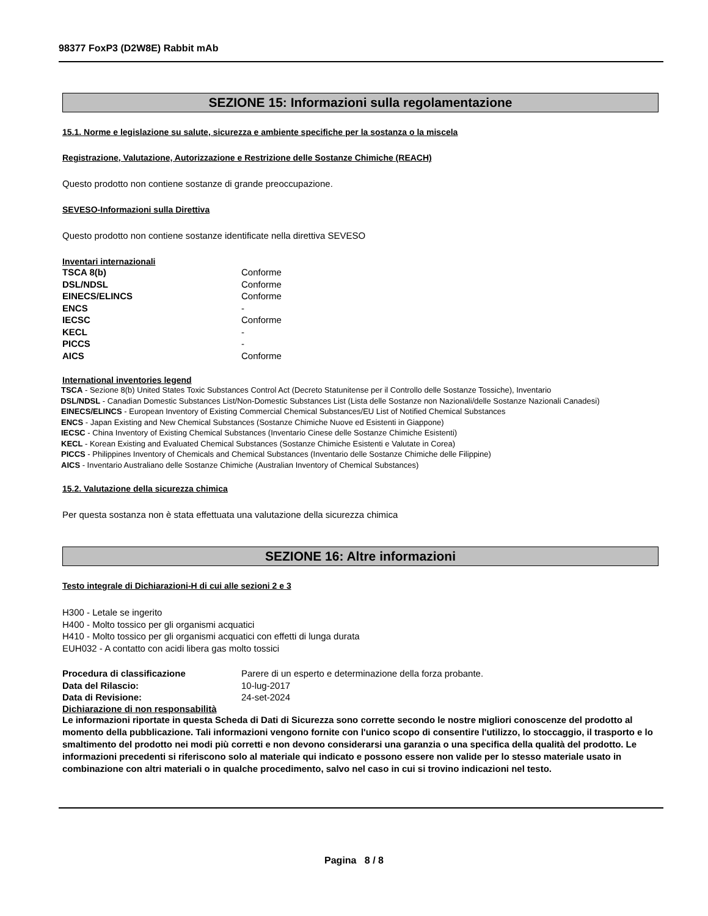98377 FoxP3 (D2W8E) Rabbit mAb
SEZIONE 15: Informazioni sulla regolamentazione
15.1. Norme e legislazione su salute, sicurezza e ambiente specifiche per la sostanza o la miscela
Registrazione, Valutazione, Autorizzazione e Restrizione delle Sostanze Chimiche (REACH)
Questo prodotto non contiene sostanze di grande preoccupazione.
SEVESO-Informazioni sulla Direttiva
Questo prodotto non contiene sostanze identificate nella direttiva SEVESO
Inventari internazionali
| TSCA 8(b) | Conforme |
| DSL/NDSL | Conforme |
| EINECS/ELINCS | Conforme |
| ENCS | - |
| IECSC | Conforme |
| KECL | - |
| PICCS | - |
| AICS | Conforme |
International inventories legend
TSCA - Sezione 8(b) United States Toxic Substances Control Act (Decreto Statunitense per il Controllo delle Sostanze Tossiche), Inventario
DSL/NDSL - Canadian Domestic Substances List/Non-Domestic Substances List (Lista delle Sostanze non Nazionali/delle Sostanze Nazionali Canadesi)
EINECS/ELINCS - European Inventory of Existing Commercial Chemical Substances/EU List of Notified Chemical Substances
ENCS - Japan Existing and New Chemical Substances (Sostanze Chimiche Nuove ed Esistenti in Giappone)
IECSC - China Inventory of Existing Chemical Substances (Inventario Cinese delle Sostanze Chimiche Esistenti)
KECL - Korean Existing and Evaluated Chemical Substances (Sostanze Chimiche Esistenti e Valutate in Corea)
PICCS - Philippines Inventory of Chemicals and Chemical Substances (Inventario delle Sostanze Chimiche delle Filippine)
AICS - Inventario Australiano delle Sostanze Chimiche (Australian Inventory of Chemical Substances)
15.2. Valutazione della sicurezza chimica
Per questa sostanza non è stata effettuata una valutazione della sicurezza chimica
SEZIONE 16: Altre informazioni
Testo integrale di Dichiarazioni-H di cui alle sezioni 2 e 3
H300 - Letale se ingerito
H400 - Molto tossico per gli organismi acquatici
H410 - Molto tossico per gli organismi acquatici con effetti di lunga durata
EUH032 - A contatto con acidi libera gas molto tossici
| Procedura di classificazione | Parere di un esperto e determinazione della forza probante. |
| Data del Rilascio: | 10-lug-2017 |
| Data di Revisione: | 24-set-2024 |
Dichiarazione di non responsabilità
Le informazioni riportate in questa Scheda di Dati di Sicurezza sono corrette secondo le nostre migliori conoscenze del prodotto al momento della pubblicazione. Tali informazioni vengono fornite con l'unico scopo di consentire l'utilizzo, lo stoccaggio, il trasporto e lo smaltimento del prodotto nei modi più corretti e non devono considerarsi una garanzia o una specifica della qualità del prodotto. Le informazioni precedenti si riferiscono solo al materiale qui indicato e possono essere non valide per lo stesso materiale usato in combinazione con altri materiali o in qualche procedimento, salvo nel caso in cui si trovino indicazioni nel testo.
Pagina 8 / 8